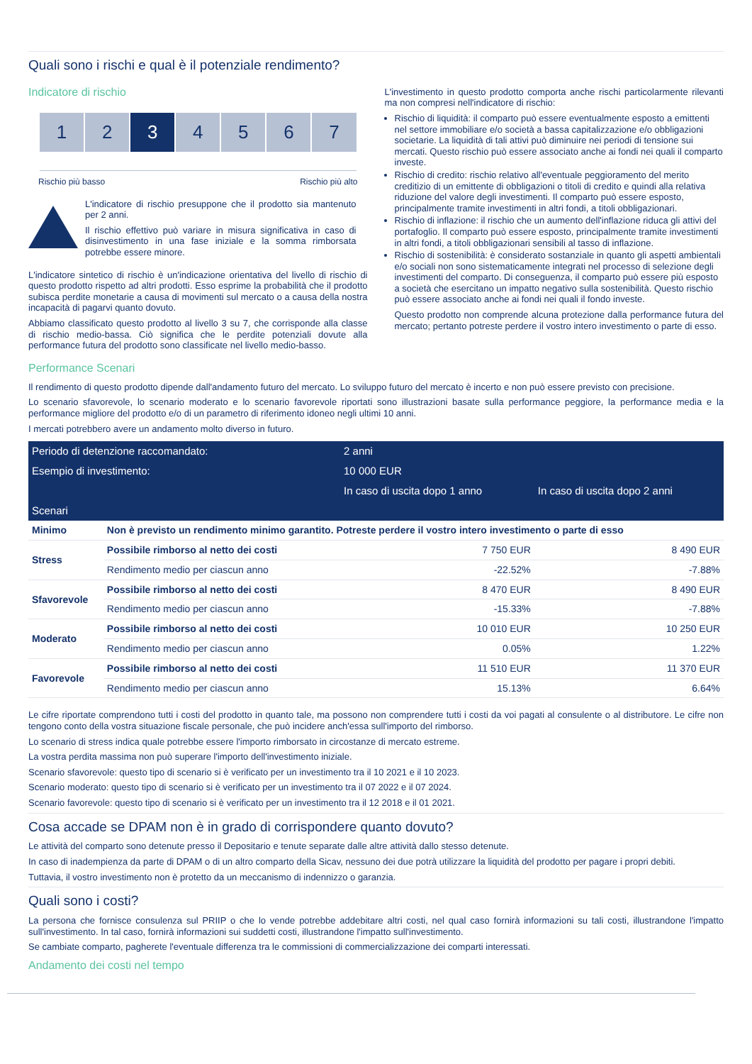Quali sono i rischi e qual è il potenziale rendimento?
Indicatore di rischio
1 2 3 4 5 6 7
Rischio più basso Rischio più alto
L'indicatore di rischio presuppone che il prodotto sia mantenuto per 2 anni.
Il rischio effettivo può variare in misura significativa in caso di disinvestimento in una fase iniziale e la somma rimborsata potrebbe essere minore.
L'indicatore sintetico di rischio è un'indicazione orientativa del livello di rischio di questo prodotto rispetto ad altri prodotti. Esso esprime la probabilità che il prodotto subisca perdite monetarie a causa di movimenti sul mercato o a causa della nostra incapacità di pagarvi quanto dovuto.
Abbiamo classificato questo prodotto al livello 3 su 7, che corrisponde alla classe di rischio medio-bassa. Ciò significa che le perdite potenziali dovute alla performance futura del prodotto sono classificate nel livello medio-basso.
L'investimento in questo prodotto comporta anche rischi particolarmente rilevanti ma non compresi nell'indicatore di rischio:
Rischio di liquidità: il comparto può essere eventualmente esposto a emittenti nel settore immobiliare e/o società a bassa capitalizzazione e/o obbligazioni societarie. La liquidità di tali attivi può diminuire nei periodi di tensione sui mercati. Questo rischio può essere associato anche ai fondi nei quali il comparto investe.
Rischio di credito: rischio relativo all'eventuale peggioramento del merito creditizio di un emittente di obbligazioni o titoli di credito e quindi alla relativa riduzione del valore degli investimenti. Il comparto può essere esposto, principalmente tramite investimenti in altri fondi, a titoli obbligazionari.
Rischio di inflazione: il rischio che un aumento dell'inflazione riduca gli attivi del portafoglio. Il comparto può essere esposto, principalmente tramite investimenti in altri fondi, a titoli obbligazionari sensibili al tasso di inflazione.
Rischio di sostenibilità: è considerato sostanziale in quanto gli aspetti ambientali e/o sociali non sono sistematicamente integrati nel processo di selezione degli investimenti del comparto. Di conseguenza, il comparto può essere più esposto a società che esercitano un impatto negativo sulla sostenibilità. Questo rischio può essere associato anche ai fondi nei quali il fondo investe.
Questo prodotto non comprende alcuna protezione dalla performance futura del mercato; pertanto potreste perdere il vostro intero investimento o parte di esso.
Performance Scenari
Il rendimento di questo prodotto dipende dall'andamento futuro del mercato. Lo sviluppo futuro del mercato è incerto e non può essere previsto con precisione.
Lo scenario sfavorevole, lo scenario moderato e lo scenario favorevole riportati sono illustrazioni basate sulla performance peggiore, la performance media e la performance migliore del prodotto e/o di un parametro di riferimento idoneo negli ultimi 10 anni.
I mercati potrebbero avere un andamento molto diverso in futuro.
| Periodo di detenzione raccomandato: | | 2 anni | |
| --- | --- | --- | --- |
| Esempio di investimento: | | 10 000 EUR | |
| | | In caso di uscita dopo 1 anno | In caso di uscita dopo 2 anni |
| Scenari | | | |
| Minimo | Non è previsto un rendimento minimo garantito. Potreste perdere il vostro intero investimento o parte di esso | | |
| Stress | Possibile rimborso al netto dei costi | 7 750 EUR | 8 490 EUR |
| | Rendimento medio per ciascun anno | -22.52% | -7.88% |
| Sfavorevole | Possibile rimborso al netto dei costi | 8 470 EUR | 8 490 EUR |
| | Rendimento medio per ciascun anno | -15.33% | -7.88% |
| Moderato | Possibile rimborso al netto dei costi | 10 010 EUR | 10 250 EUR |
| | Rendimento medio per ciascun anno | 0.05% | 1.22% |
| Favorevole | Possibile rimborso al netto dei costi | 11 510 EUR | 11 370 EUR |
| | Rendimento medio per ciascun anno | 15.13% | 6.64% |
Le cifre riportate comprendono tutti i costi del prodotto in quanto tale, ma possono non comprendere tutti i costi da voi pagati al consulente o al distributore. Le cifre non tengono conto della vostra situazione fiscale personale, che può incidere anch'essa sull'importo del rimborso.
Lo scenario di stress indica quale potrebbe essere l'importo rimborsato in circostanze di mercato estreme.
La vostra perdita massima non può superare l'importo dell'investimento iniziale.
Scenario sfavorevole: questo tipo di scenario si è verificato per un investimento tra il 10 2021 e il 10 2023.
Scenario moderato: questo tipo di scenario si è verificato per un investimento tra il 07 2022 e il 07 2024.
Scenario favorevole: questo tipo di scenario si è verificato per un investimento tra il 12 2018 e il 01 2021.
Cosa accade se DPAM non è in grado di corrispondere quanto dovuto?
Le attività del comparto sono detenute presso il Depositario e tenute separate dalle altre attività dallo stesso detenute.
In caso di inadempienza da parte di DPAM o di un altro comparto della Sicav, nessuno dei due potrà utilizzare la liquidità del prodotto per pagare i propri debiti.
Tuttavia, il vostro investimento non è protetto da un meccanismo di indennizzo o garanzia.
Quali sono i costi?
La persona che fornisce consulenza sul PRIIP o che lo vende potrebbe addebitare altri costi, nel qual caso fornirà informazioni su tali costi, illustrandone l'impatto sull'investimento. In tal caso, fornirà informazioni sui suddetti costi, illustrandone l'impatto sull'investimento.
Se cambiate comparto, pagherete l'eventuale differenza tra le commissioni di commercializzazione dei comparti interessati.
Andamento dei costi nel tempo